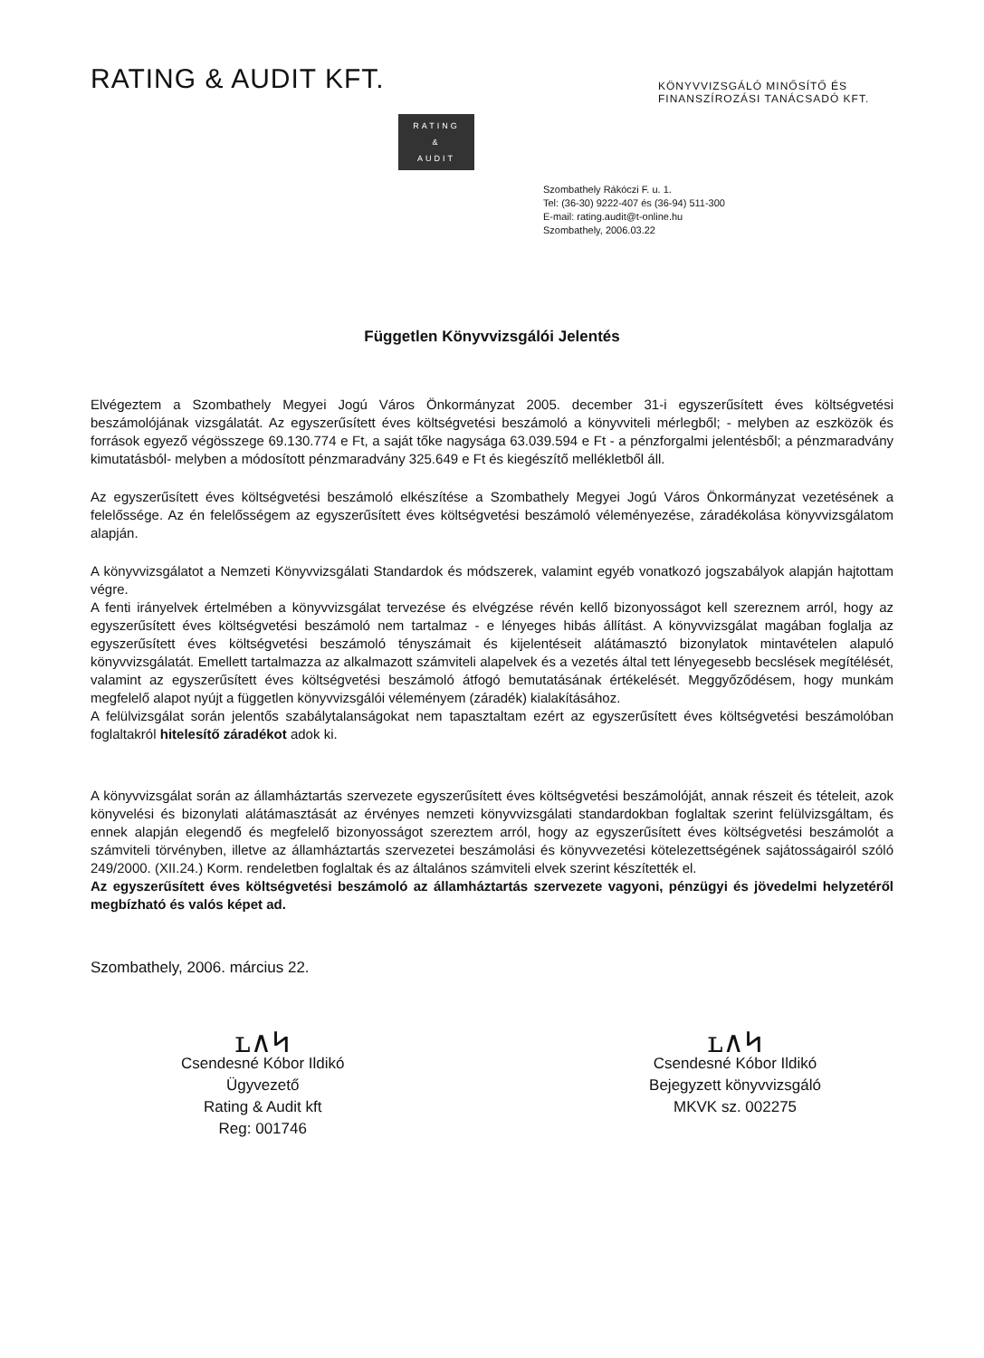RATING & AUDIT KFT.
KÖNYVVIZSGÁLÓ MINŐSÍTŐ ÉS FINANSZÍROZÁSI TANÁCSADÓ KFT.
RATING
&
AUDIT
Szombathely Rákóczi F. u. 1.
Tel: (36-30) 9222-407 és (36-94) 511-300
E-mail: rating.audit@t-online.hu
Szombathely, 2006.03.22
Független Könyvvizsgálói Jelentés
Elvégeztem a Szombathely Megyei Jogú Város Önkormányzat 2005. december 31-i egyszerűsített éves költségvetési beszámolójának vizsgálatát. Az egyszerűsített éves költségvetési beszámoló a könyvviteli mérlegből; - melyben az eszközök és források egyező végösszege 69.130.774 e Ft, a saját tőke nagysága 63.039.594 e Ft - a pénzforgalmi jelentésből; a pénzmaradvány kimutatásból- melyben a módosított pénzmaradvány 325.649 e Ft és kiegészítő mellékletből áll.
Az egyszerűsített éves költségvetési beszámoló elkészítése a Szombathely Megyei Jogú Város Önkormányzat vezetésének a felelőssége. Az én felelősségem az egyszerűsített éves költségvetési beszámoló véleményezése, záradékolása könyvvizsgálatom alapján.
A könyvvizsgálatot a Nemzeti Könyvvizsgálati Standardok és módszerek, valamint egyéb vonatkozó jogszabályok alapján hajtottam végre.
A fenti irányelvek értelmében a könyvvizsgálat tervezése és elvégzése révén kellő bizonyosságot kell szereznem arról, hogy az egyszerűsített éves költségvetési beszámoló nem tartalmaz - e lényeges hibás állítást. A könyvvizsgálat magában foglalja az egyszerűsített éves költségvetési beszámoló tényszámait és kijelentéseit alátámasztó bizonylatok mintavételen alapuló könyvvizsgálatát. Emellett tartalmazza az alkalmazott számviteli alapelvek és a vezetés által tett lényegesebb becslések megítélését, valamint az egyszerűsített éves költségvetési beszámoló átfogó bemutatásának értékelését. Meggyőződésem, hogy munkám megfelelő alapot nyújt a független könyvvizsgálói véleményem (záradék) kialakításához.
A felülvizsgálat során jelentős szabálytalanságokat nem tapasztaltam ezért az egyszerűsített éves költségvetési beszámolóban foglaltakról hitelesítő záradékot adok ki.
A könyvvizsgálat során az államháztartás szervezete egyszerűsített éves költségvetési beszámolóját, annak részeit és tételeit, azok könyvelési és bizonylati alátámasztását az érvényes nemzeti könyvvizsgálati standardokban foglaltak szerint felülvizsgáltam, és ennek alapján elegendő és megfelelő bizonyosságot szereztem arról, hogy az egyszerűsített éves költségvetési beszámolót a számviteli törvényben, illetve az államháztartás szervezetei beszámolási és könyvvezetési kötelezettségének sajátosságairól szóló 249/2000. (XII.24.) Korm. rendeletben foglaltak és az általános számviteli elvek szerint készítették el.
Az egyszerűsített éves költségvetési beszámoló az államháztartás szervezete vagyoni, pénzügyi és jövedelmi helyzetéről megbízható és valós képet ad.
Szombathely, 2006. március 22.
ʟ∧ᛋ
Csendesné Kóbor Ildikó
Ügyvezető
Rating & Audit kft
Reg: 001746
ʟ∧ᛋ
Csendesné Kóbor Ildikó
Bejegyzett könyvvizsgáló
MKVK sz. 002275